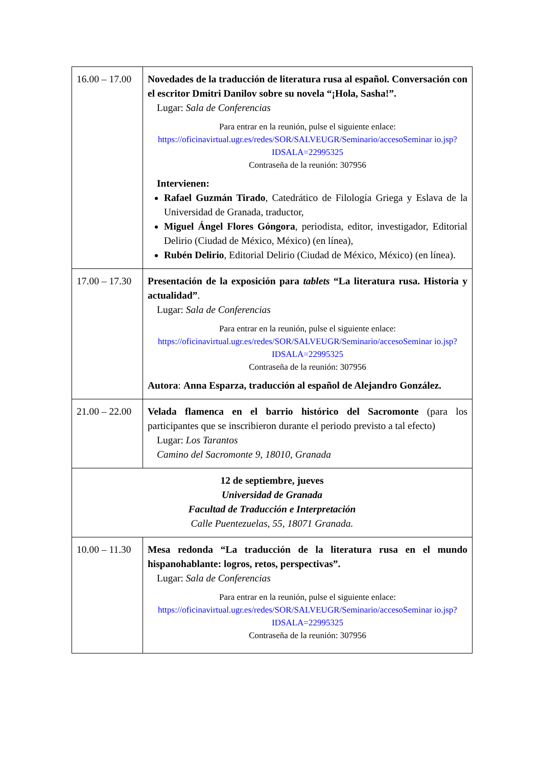| 16.00 – 17.00 | Novedades de la traducción de literatura rusa al español. Conversación con el escritor Dmitri Danilov sobre su novela “¡Hola, Sasha!”. Lugar: Sala de Conferencias Para entrar en la reunión, pulse el siguiente enlace: https://oficinavirtual.ugr.es/redes/SOR/SALVEUGR/Seminario/accesoSeminar io.jsp?IDSALA=22995325 Contraseña de la reunión: 307956 Intervienen: Rafael Guzmán Tirado , Catedrático de Filología Griega y Eslava de la Universidad de Granada, traductor, Miguel Ángel Flores Góngora , periodista, editor, investigador, Editorial Delirio (Ciudad de México, México) (en línea), Rubén Delirio , Editorial Delirio (Ciudad de México, México) (en línea). |
| 17.00 – 17.30 | Presentación de la exposición para tablets “La literatura rusa. Historia y actualidad” . Lugar: Sala de Conferencias Para entrar en la reunión, pulse el siguiente enlace: https://oficinavirtual.ugr.es/redes/SOR/SALVEUGR/Seminario/accesoSeminar io.jsp?IDSALA=22995325 Contraseña de la reunión: 307956 Autora : Anna Esparza, traducción al español de Alejandro González. |
| 21.00 – 22.00 | Velada flamenca en el barrio histórico del Sacromonte (para los participantes que se inscribieron durante el periodo previsto a tal efecto) Lugar: Los Tarantos Camino del Sacromonte 9, 18010, Granada |
| 12 de septiembre, jueves Universidad de Granada Facultad de Traducción e Interpretación Calle Puentezuelas, 55, 18071 Granada. | |
| 10.00 – 11.30 | Mesa redonda “La traducción de la literatura rusa en el mundo hispanohablante: logros, retos, perspectivas”. Lugar: Sala de Conferencias Para entrar en la reunión, pulse el siguiente enlace: https://oficinavirtual.ugr.es/redes/SOR/SALVEUGR/Seminario/accesoSeminar io.jsp?IDSALA=22995325 Contraseña de la reunión: 307956 |